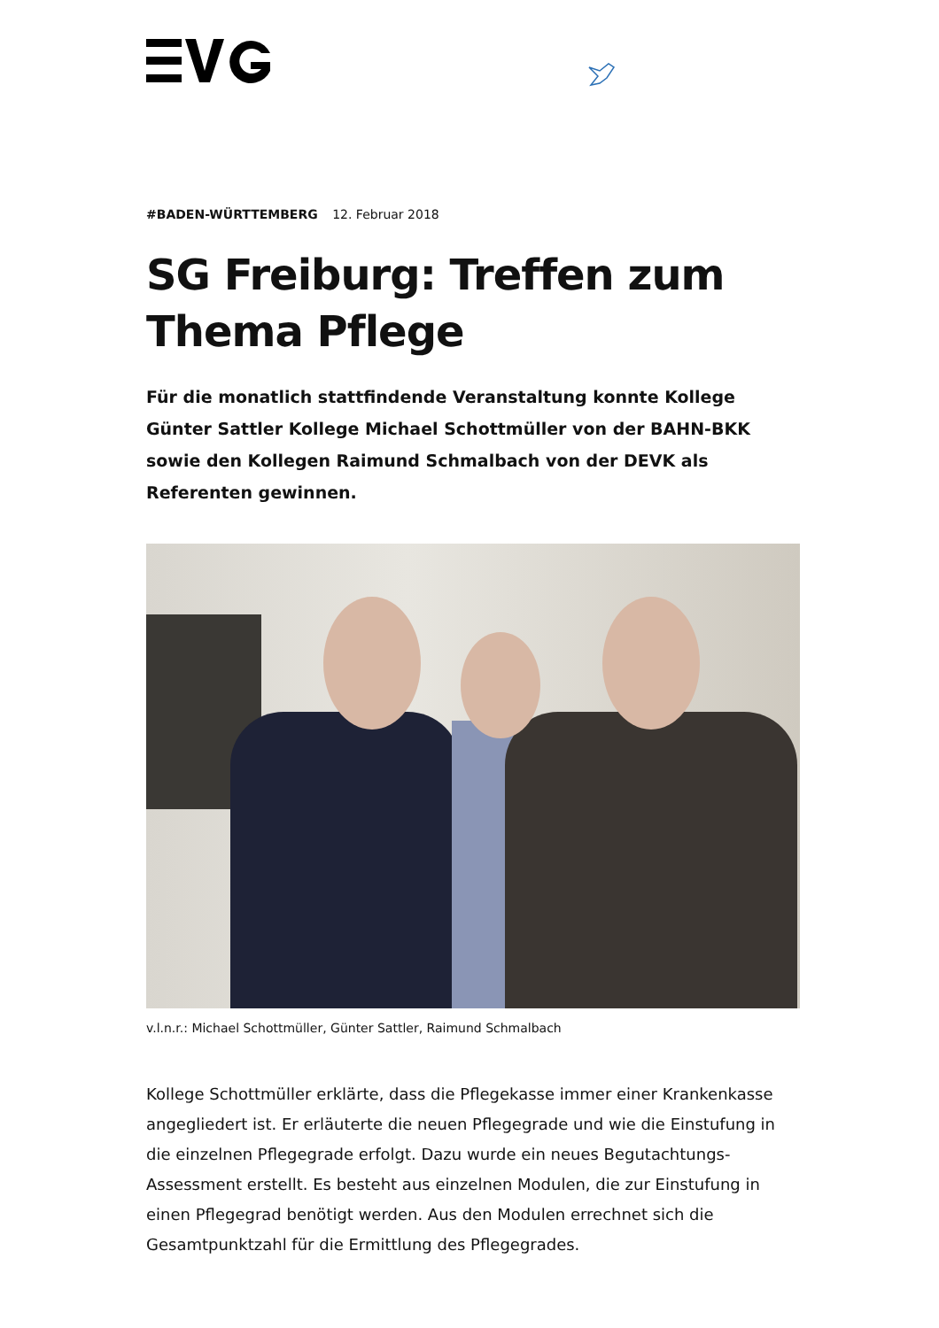#BADEN-WÜRTTEMBERG 12. Februar 2018
SG Freiburg: Treffen zum Thema Pflege
Für die monatlich stattfindende Veranstaltung konnte Kollege Günter Sattler Kollege Michael Schottmüller von der BAHN-BKK sowie den Kollegen Raimund Schmalbach von der DEVK als Referenten gewinnen.
v.l.n.r.: Michael Schottmüller, Günter Sattler, Raimund Schmalbach
Kollege Schottmüller erklärte, dass die Pflegekasse immer einer Krankenkasse angegliedert ist. Er erläuterte die neuen Pflegegrade und wie die Einstufung in die einzelnen Pflegegrade erfolgt. Dazu wurde ein neues Begutachtungs-Assessment erstellt. Es besteht aus einzelnen Modulen, die zur Einstufung in einen Pflegegrad benötigt werden. Aus den Modulen errechnet sich die Gesamtpunktzahl für die Ermittlung des Pflegegrades.